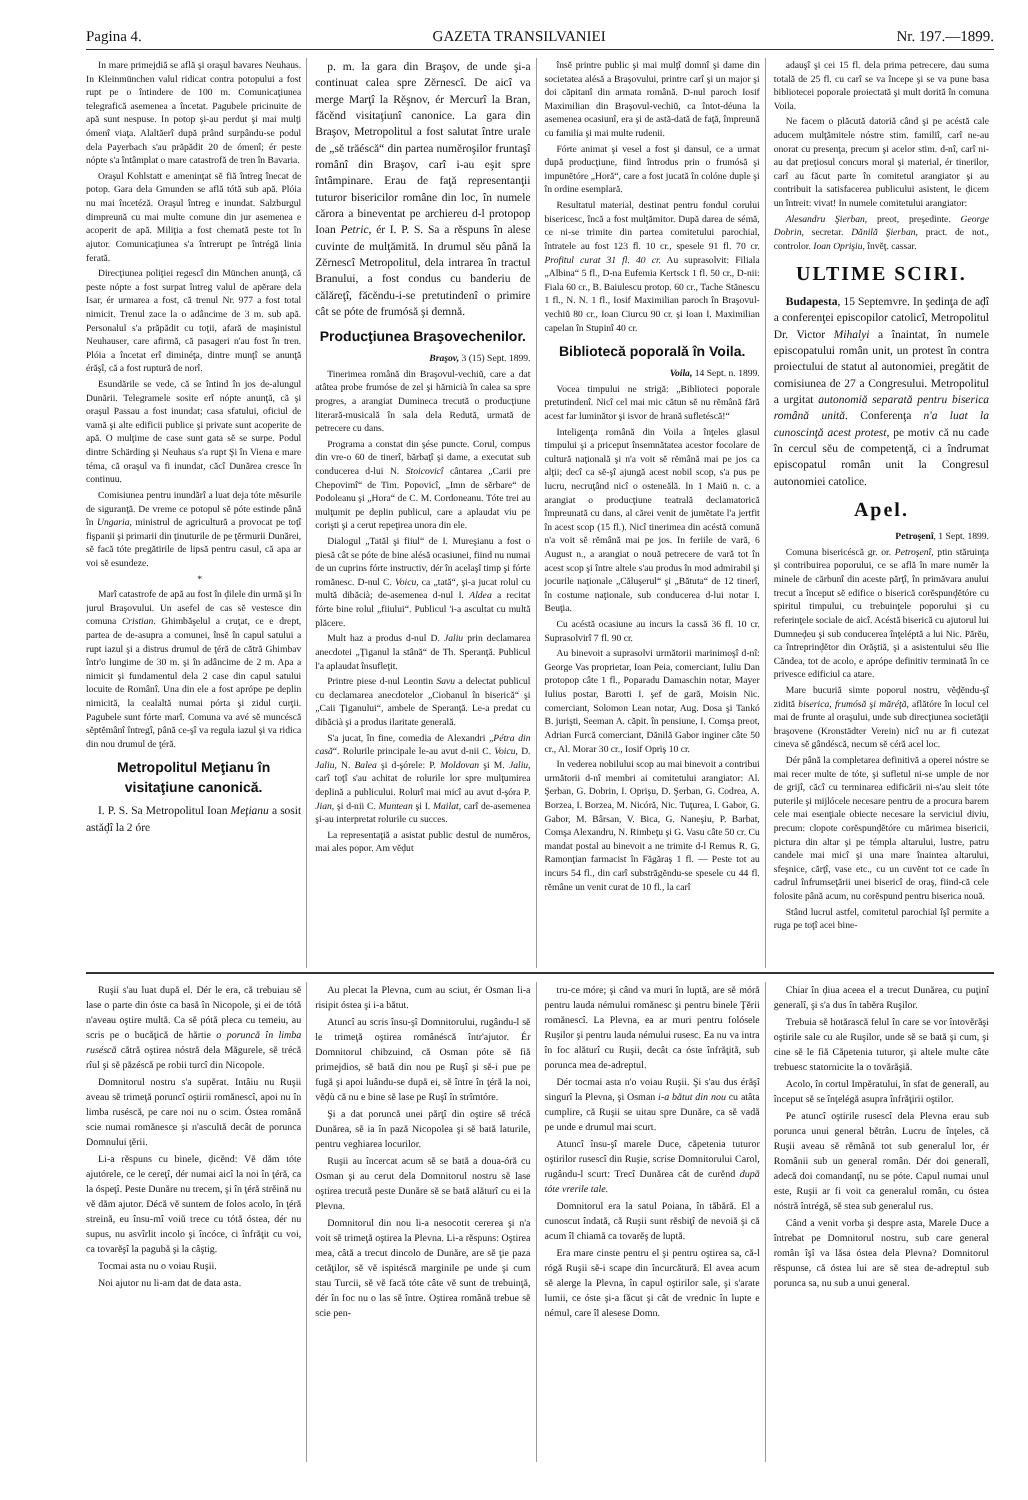Pagina 4. GAZETA TRANSILVANIEI Nr. 197.—1899.
In mare primejdiă se află şi oraşul bavares Neuhaus. In Kleinmünchen valul ridicat contra potopului a fost rupt pe o întindere de 100 m. Comunicaţiunea telegrafică asemenea a încetat. Pagubele pricinuite de apă sunt nespuse. In potop şi-au perdut şi mai mulţi ómenî viaţa. Alaltăerî după prând surpându-se podul dela Payerbach s'au prăpădit 20 de ómenî; ér peste nópte s'a întâmplat o mare catastrofă de tren în Bavaria.
Oraşul Kohlstatt e ameninţat sĕ fiă întreg înecat de potop. Gara dela Gmunden se află tótă sub apă. Plóia nu mai încetéză. Oraşul întreg e inundat. Salzburgul dimpreună cu mai multe comune din jur asemenea e acoperit de apă. Miliţia a fost chemată peste tot în ajutor. Comunicaţiunea s'a întrerupt pe întrégă linia ferată.
Direcţiunea poliţiei regescî din München anunţă, că peste nópte a fost surpat întreg valul de apĕrare dela Isar, ér urmarea a fost, că trenul Nr. 977 a fost total nimicit. Trenul zace la o adâncime de 3 m. sub apă. Personalul s'a prăpădit cu toţii, afară de maşinistul Neuhauser, care afirmă, că pasageri n'au fost în tren. Plóia a încetat erî diminéţa, dintre munţî se anunţă érăşî, că a fost ruptură de norî.
Esundările se vede, că se întind în jos de-alungul Dunării. Telegramele sosite erî nópte anunţă, că şi oraşul Passau a fost inundat; casa sfatului, oficiul de vamă şi alte edificii publice şi private sunt acoperite de apă. O mulţime de case sunt gata sĕ se surpe. Podul dintre Schärding şi Neuhaus s'a rupt Şi în Viena e mare téma, că oraşul va fi inundat, căcî Dunărea cresce în continuu.
Comisiunea pentru inundărî a luat deja tóte mĕsurile de siguranţă. De vreme ce potopul sĕ póte estinde până în Ungaria, ministrul de agricultură a provocat pe toţî fişpanii şi primarii din ţinuturile de pe ţĕrmurii Dunărei, sĕ facă tóte pregătirile de lipsă pentru casul, că apa ar voi sĕ esundeze.
*
Marî catastrofe de apă au fost în ḑilele din urmă şi în jurul Braşovului. Un asefel de cas sĕ vestesce din comuna Cristian. Ghimbăşelul a cruţat, ce e drept, partea de de-asupra a comunei, însĕ în capul satului a rupt iazul şi a distrus drumul de ţéră de cătră Ghimbav într'o lungime de 30 m. şi în adâncime de 2 m. Apa a nimicit şi fundamentul dela 2 case din capul satului locuite de Românî. Una din ele a fost aprópe pe deplin nimicită, la cealaltă numai pórta şi zidul curţii. Pagubele sunt fórte marî. Comuna va avé sĕ muncéscă sĕptĕmânî întregî, până ce-şî va regula iazul şi va ridica din nou drumul de ţéră.
Metropolitul Meţianu în visitaţiune canonică.
I. P. S. Sa Metropolitul Ioan Meţianu a sosit astăḑî la 2 óre
p. m. la gara din Braşov, de unde şi-a continuat calea spre Zĕrnescî. De aicî va merge Marţî la Rĕşnov, ér Mercurî la Bran, făcĕnd visitaţiunî canonice. La gara din Braşov, Metropolitul a fost salutat între urale de „sĕ trăéscă“ din partea numĕroşilor fruntaşî românî din Braşov, carî i-au eşit spre întâmpinare. Erau de faţă representanţii tuturor bisericilor române din loc, în numele cărora a bineventat pe archiereu d-l protopop Ioan Petric, ér I. P. S. Sa a rĕspuns în alese cuvinte de mulţămită. In drumul sĕu până la Zĕrnescî Metropolitul, dela intrarea în tractul Branului, a fost condus cu banderiu de călăreţî, făcĕndu-i-se pretutindenî o primire cât se póte de frumósă şi demnă.
Producţiunea Braşovechenilor.
Braşov, 3 (15) Sept. 1899.
Tinerimea română din Braşovul-vechiŭ, care a dat atâtea probe frumóse de zel şi hărnicià în calea sa spre progres, a arangiat Dumineca trecută o producţiune literară-musicală în sala dela Redută, urmată de petrecere cu dans.
Programa a constat din şése puncte. Corul, compus din vre-o 60 de tinerî, bărbaţî şi dame, a executat sub conducerea d-lui N. Stoicovicî cântarea „Carii pre Chерovimî“ de Tim. Popovicî, „Imn de sĕrbare“ de Podoleanu şi „Hora“ de C. M. Cordoneanu. Tóte trei au mulţumit pe deplin publicul, care a aplaudat viu pe corişti şi a cerut repeţirea unora din ele.
Dialogul „Tatăl şi fiiul“ de I. Mureşianu a fost o piesă cât se póte de bine alésă ocasiunei, fiind nu numai de un cuprins fórte instructiv, dér în acelaşî timp şi fórte romănesc. D-nul C. Voicu, ca „tată“, şi-a jucat rolul cu multă dibăcià; de-asemenea d-nul I. Aldea a recitat fórte bine rolul „fiiului“. Publicul 'i-a ascultat cu multă plăcere.
Mult haz a produs d-nul D. Jaliu prin declamarea anecdotei „Ţiganul la stână“ de Th. Speranţă. Publicul l'a aplaudat însufleţit.
Printre piese d-nul Leontin Savu a delectat publicul cu declamarea anecdotelor „Ciobanul în biserică“ şi „Caii Ţiganului“, ambele de Speranţă. Le-a predat cu dibăcià şi a produs ilaritate generală.
S'a jucat, în fine, comedia de Alexandri „Pétra din casă“. Rolurile principale le-au avut d-nii C. Voicu, D. Jaliu, N. Balea şi d-şórele: P. Moldovan şi M. Jaliu, carî toţî s'au achitat de rolurile lor spre mulţumirea deplină a publicului. Rolurî mai micî au avut d-şóra P. Jian, şi d-nii C. Muntean şi I. Mailat, carî de-asemenea şi-au interpretat rolurile cu succes.
La representaţiă a asistat public destul de numĕros, mai ales popor. Am vĕḑut
însĕ printre public şi mai mulţî domnî şi dame din societatea alésă a Braşovului, printre carî şi un major şi doi căpitanî din armata română. D-nul paroch Iosif Maximilian din Braşovul-vechiŭ, ca întot-déuna la asemenea ocasiunî, era şi de astă-dată de faţă, împreună cu familia şi mai multe rudenii.
Fórte animat şi vesel a fost şi dansul, ce a urmat după producţiune, fiind întrodus prin o frumósă şi impunĕtóre „Horă“, care a fost jucată în colóne duple şi în ordine esemplară.
Resultatul material, destinat pentru fondul corului bisericesc, încă a fost mulţămitor. După darea de sémă, ce ni-se trimite din partea comitetului parochial, întratele au fost 123 fl. 10 cr., spesele 91 fl. 70 cr. Profitul curat 31 fl. 40 cr. Au suprasolvit: Filiala „Albina“ 5 fl., D-na Eufemia Kertsck 1 fl. 50 cr., D-nii: Fiala 60 cr., B. Baiulescu protop. 60 cr., Tache Stănescu 1 fl., N. N. 1 fl., Iosif Maximilian paroch în Braşovul-vechiŭ 80 cr., Ioan Ciurcu 90 cr. şi Ioan I. Maximilian capelan în Stupinî 40 cr.
Bibliotecă poporală în Voila.
Voila, 14 Sept. n. 1899.
Vocea timpului ne strigă: „Biblioteci poporale pretutindenî. Nicî cel mai mic cătun sĕ nu rĕmână fără acest far luminător şi isvor de hrană sufletéscă!“
Inteligenţa română din Voila a înţeles glasul timpului şi a priceput însemnătatea acestor focolare de cultură naţională şi n'a voit sĕ rĕmână mai pe jos ca alţii; decî ca sĕ-şî ajungă acest nobil scop, s'a pus pe lucru, necruţând nicî o osteneălă. In 1 Maiŭ n. c. a arangiat o producţiune teatrală declamatorică împreunată cu dans, al cărei venit de jumĕtate l'a jertfit în acest scop (15 fl.). Nicî tinerimea din acéstă comună n'a voit sĕ rĕmână mai pe jos. In feriile de vară, 6 August n., a arangiat o nouă petrecere de vară tot în acest scop şi între altele s'au produs în mod admirabil şi jocurile naţionale „Căluşerul“ şi „Bătuta“ de 12 tinerî, în costume naţionale, sub conducerea d-lui notar I. Beuţia.
Cu acéstă ocasiune au incurs la cassă 36 fl. 10 cr. Suprasolvirî 7 fl. 90 cr.
Au binevoit a suprasolvi următorii marinimoşî d-nî: George Vas proprietar, Ioan Peia, comerciant, Iuliu Dan protopop câte 1 fl., Poparadu Damaschin notar, Mayer Iulius postar, Barotti I. şef de gară, Moisin Nic. comerciant, Solomon Lean notar, Aug. Dosa şi Tankó B. jurişti, Seeman A. căpit. în pensiune, I. Comşa preot, Adrian Furcă comerciant, Dănilă Gabor inginer câte 50 cr., Al. Morar 30 cr., Iosif Opriş 10 cr.
In vederea nobilului scop au mai binevoit a contribui următorii d-nî membri ai comitetului arangiator: Al. Şerban, G. Dobrin, I. Oprişu, D. Şerban, G. Codrea, A. Borzea, I. Borzea, M. Nicóră, Nic. Tuţurea, I. Gabor, G. Gabor, M. Bârsan, V. Bica, G. Naneşiu, P. Barbat, Comşa Alexandru, N. Rimbeţu şi G. Vasu câte 50 cr. Cu mandat postal au binevoit a ne trimite d-l Remus R. G. Ramonţian farmacist în Făgăraş 1 fl. — Peste tot au incurs 54 fl., din carî substrăgĕndu-se spesele cu 44 fl. rĕmâne un venit curat de 10 fl., la carî
adauşî şi cei 15 fl. dela prima petrecere, dau suma totală de 25 fl. cu carî se va începe şi se va pune basa bibliotecei poporale proiectată şi mult dorită în comuna Voila.
Ne facem o plăcută datoriă când şi pe acéstă cale aducem mulţămitele nóstre stim. familiî, carî ne-au onorat cu presenţa, precum şi acelor stim. d-nî, carî ni-au dat preţiosul concurs moral şi material, ér tinerilor, carî au făcut parte în comitetul arangiator şi au contribuit la satisfacerea publicului asistent, le ḑicem un întreit: vivat! In numele comitetului arangiator:
Alesandru Şierban, preot, preşedinte. George Dobrin, secretar. Dănilă Şierban, pract. de not., controlor. Ioan Oprişiu, învĕţ. cassar.
ULTIME SCIRI.
Budapesta, 15 Septemvre. In şedinţa de aḑî a conferenţei episcopilor catolicî, Metropolitul Dr. Victor Mihalyi a înaintat, în numele episcopatului român unit, un protest în contra proiectului de statut al autonomiei, pregătit de comisiunea de 27 a Congresului. Metropolitul a urgitat autonomiă separată pentru biserica română unită. Conferenţa n'a luat la cunoscinţă acest protest, pe motiv că nu cade în cercul sĕu de competenţă, ci a îndrumat episcopatul român unit la Congresul autonomiei catolice.
Apel.
Petroşenî, 1 Sept. 1899.
Comuna bisericéscă gr. or. Petroşenî, ptin stăruinţa şi contribuirea poporului, ce se află în mare numĕr la minele de cărbunî din aceste părţî, în primăvara anului trecut a început sĕ edifice o biserică corĕspunḑĕtóre cu spiritul timpului, cu trebuinţele poporului şi cu referinţele sociale de aicî. Acéstă biserică cu ajutorul lui Dumneḑeu şi sub conducerea înţeléptă a lui Nic. Părĕu, ca întreprinḑĕtor din Orăştiă, şi a asistentului sĕu Ilie Căndea, tot de acolo, e aprópe definitiv terminată în ce privesce edificiul ca atare.
Mare bucuriă simte poporul nostru, vĕḑĕndu-şî zidită biserica, frumósă şi măréţă, aflătóre în locul cel mai de frunte al oraşului, unde sub direcţiunea societăţii braşovene (Kronstädter Verein) nicî nu ar fi cutezat cineva sĕ gândéscă, necum sĕ céră acel loc.
Dér până la completarea definitivă a operei nóstre se mai recer multe de tóte, şi sufletul ni-se umple de nor de grijî, căcî cu terminarea edificării ni-s'au sleit tóte puterile şi mijlócele necesare pentru de a procura barem cele mai esenţiale obiecte necesare la serviciul diviu, precum: clopote corĕspunḑĕtóre cu mărimea bisericii, pictura din altar şi pe témpla altarului, lustre, patru candele mai micî şi una mare înaintea altarului, sfeşnice, cărţî, vase etc., cu un cuvĕnt tot ce cade în cadrul înfrumseţării unei bisericî de oraş, fiind-că cele folosite până acum, nu corĕspund pentru biserica nouă.
Stând lucrul astfel, comitetul parochial îşî permite a ruga pe toţî acei bine-
Ruşii s'au luat după el. Dér le era, că trebuiau sĕ lase o parte din óste ca basă în Nicopole, şi ei de tótă n'aveau oştire multă. Ca sĕ pótă pleca cu temeiu, au scris pe o bucăţică de hărtie o poruncă în limba ruséscă cătră oştirea nóstră dela Măgurele, sĕ trécă rîul şi sĕ păzéscă pe robii turcî din Nicopole.
Domnitorul nostru s'a supĕrat. Intâiu nu Ruşii aveau sĕ trimeţă poruncî oştirii romănescî, apoi nu în limba ruséscă, pe care noi nu o scim. Óstea română scie numai romănesce şi n'ascultă decât de porunca Domnului ţĕrii.
Li-a rĕspuns cu binele, ḑicĕnd: Vĕ dăm tóte ajutórele, ce le cereţî, dér numai aicî la noi în ţéră, ca la óspeţî. Peste Dunăre nu trecem, şi în ţéră strĕină nu vĕ dăm ajutor. Décă vĕ suntem de folos acolo, în ţéră streină, eu însu-mî voiŭ trece cu tótă óstea, dér nu supus, nu asvîrlit incolo şi încóce, ci înfrăţit cu voi, ca tovarĕşî la pagubă şi la câştig.
Tocmai asta nu o voiau Ruşii.
Noi ajutor nu li-am dat de data asta.
Au plecat la Plevna, cum au sciut, ér Osman li-a risipit óstea şi i-a bătut.
Atuncî au scris însu-şî Domnitorului, rugându-l sĕ le trimeţă oştirea românéscă într'ajutor. Ér Domnitorul chibzuind, că Osman póte sĕ fiă primejdios, sĕ bată din nou pe Ruşî şi sĕ-i pue pe fugă şi apoi luându-se după ei, sĕ între în ţéră la noi, vĕḑù că nu e bine sĕ lase pe Ruşî în strîmtóre.
Şi a dat poruncă unei părţî din oştire sĕ trécă Dunărea, sĕ ia în pază Nicopolea şi sĕ bată laturile, pentru veghiarea locurilor.
Ruşii au încercat acum sĕ se bată a doua-óră cu Osman şi au cerut dela Domnitorul nostru sĕ lase oştirea trecută peste Dunăre sĕ se bată alăturî cu ei la Plevna.
Domnitorul din nou li-a nesocotit cererea şi n'a voit sĕ trimeţă oştirea la Plevna. Li-a rĕspuns: Oştirea mea, câtă a trecut dincolo de Dunăre, are sĕ ţie paza cetăţilor, sĕ vĕ ispitéscă marginile pe unde şi cum stau Turcii, sĕ vĕ facă tóte câte vĕ sunt de trebuinţă, dér în foc nu o las sĕ între. Oştirea română trebue sĕ scie pen-
tru-ce móre; şi când va muri în luptă, are sĕ móră pentru lauda némului romănesc şi pentru binele Ţĕrii romănescî. La Plevna, ea ar muri pentru folósele Ruşilor şi pentru lauda némului rusesc. Ea nu va intra în foc alăturî cu Ruşii, decât ca óste înfrăţită, sub porunca mea de-adreptul.
Dér tocmai asta n'o voiau Ruşii. Şi s'au dus érăşî singurî la Plevna, şi Osman i-a bătut din nou cu atâta cumplire, că Ruşii se uitau spre Dunăre, ca sĕ vadă pe unde e drumul mai scurt.
Atuncî însu-şî marele Duce, căpetenia tuturor oştirilor rusescî din Ruşie, scrise Domnitorului Carol, rugându-l scurt: Trecî Dunărea cât de curĕnd după tóte vrerile tale.
Domnitorul era la satul Poiana, în tăbără. El a cunoscut îndată, că Ruşii sunt rĕsbiţî de nevoiă şi că acum îl chiamă ca tovarĕş de luptă.
Era mare cinste pentru el şi pentru oştirea sa, că-l rógă Ruşii sĕ-i scape din încurcătură. El avea acum sĕ alerge la Plevna, în capul oştirilor sale, şi s'arate lumii, ce óste şi-a făcut şi cât de vrednic în lupte e némul, care îl alesese Domn.
Chiar în ḑiua aceea el a trecut Dunărea, cu puţinî generalî, şi s'a dus în tabĕra Ruşilor.
Trebuia sĕ hotărască felul în care se vor întovĕrăşi oştirile sale cu ale Ruşilor, unde sĕ se bată şi cum, şi cine sĕ le fiă Căpetenia tuturor, şi altele multe câte trebuesc statornicite la o tovărăşiă.
Acolo, în cortul Impĕratului, în sfat de generalî, au început sĕ se înţelégă asupra înfrăţirii oştilor.
Pe atuncî oştirile rusescî dela Plevna erau sub porunca unui general bĕtrân. Lucru de înţeles, că Ruşii aveau sĕ rĕmână tot sub generalul lor, ér Românii sub un general român. Dér doi generalî, adecă doi comandanţî, nu se póte. Capul numai unul este, Ruşii ar fi voit ca generalul român, cu óstea nóstră întrégă, sĕ stea sub generalul rus.
Când a venit vorba şi despre asta, Marele Duce a întrebat pe Domnitorul nostru, sub care general român îşî va lăsa óstea dela Plevna? Domnitorul rĕspunse, că óstea lui are sĕ stea de-adreptul sub porunca sa, nu sub a unui general.